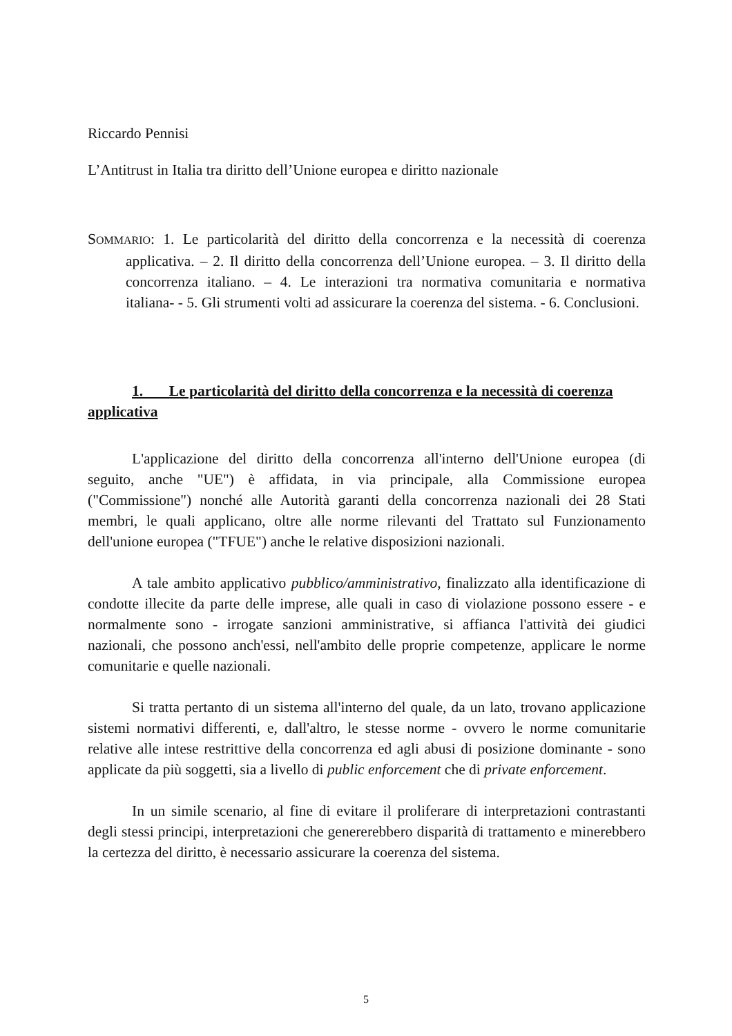Riccardo Pennisi
L’Antitrust in Italia tra diritto dell’Unione europea e diritto nazionale
SOMMARIO: 1. Le particolarità del diritto della concorrenza e la necessità di coerenza applicativa. – 2. Il diritto della concorrenza dell’Unione europea. – 3. Il diritto della concorrenza italiano. – 4. Le interazioni tra normativa comunitaria e normativa italiana- - 5. Gli strumenti volti ad assicurare la coerenza del sistema. - 6. Conclusioni.
1. Le particolarità del diritto della concorrenza e la necessità di coerenza applicativa
L'applicazione del diritto della concorrenza all'interno dell'Unione europea (di seguito, anche "UE") è affidata, in via principale, alla Commissione europea ("Commissione") nonché alle Autorità garanti della concorrenza nazionali dei 28 Stati membri, le quali applicano, oltre alle norme rilevanti del Trattato sul Funzionamento dell'unione europea ("TFUE") anche le relative disposizioni nazionali.
A tale ambito applicativo pubblico/amministrativo, finalizzato alla identificazione di condotte illecite da parte delle imprese, alle quali in caso di violazione possono essere - e normalmente sono - irrogate sanzioni amministrative, si affianca l'attività dei giudici nazionali, che possono anch'essi, nell'ambito delle proprie competenze, applicare le norme comunitarie e quelle nazionali.
Si tratta pertanto di un sistema all'interno del quale, da un lato, trovano applicazione sistemi normativi differenti, e, dall'altro, le stesse norme - ovvero le norme comunitarie relative alle intese restrittive della concorrenza ed agli abusi di posizione dominante - sono applicate da più soggetti, sia a livello di public enforcement che di private enforcement.
In un simile scenario, al fine di evitare il proliferare di interpretazioni contrastanti degli stessi principi, interpretazioni che genererebbero disparità di trattamento e minerebbero la certezza del diritto, è necessario assicurare la coerenza del sistema.
5